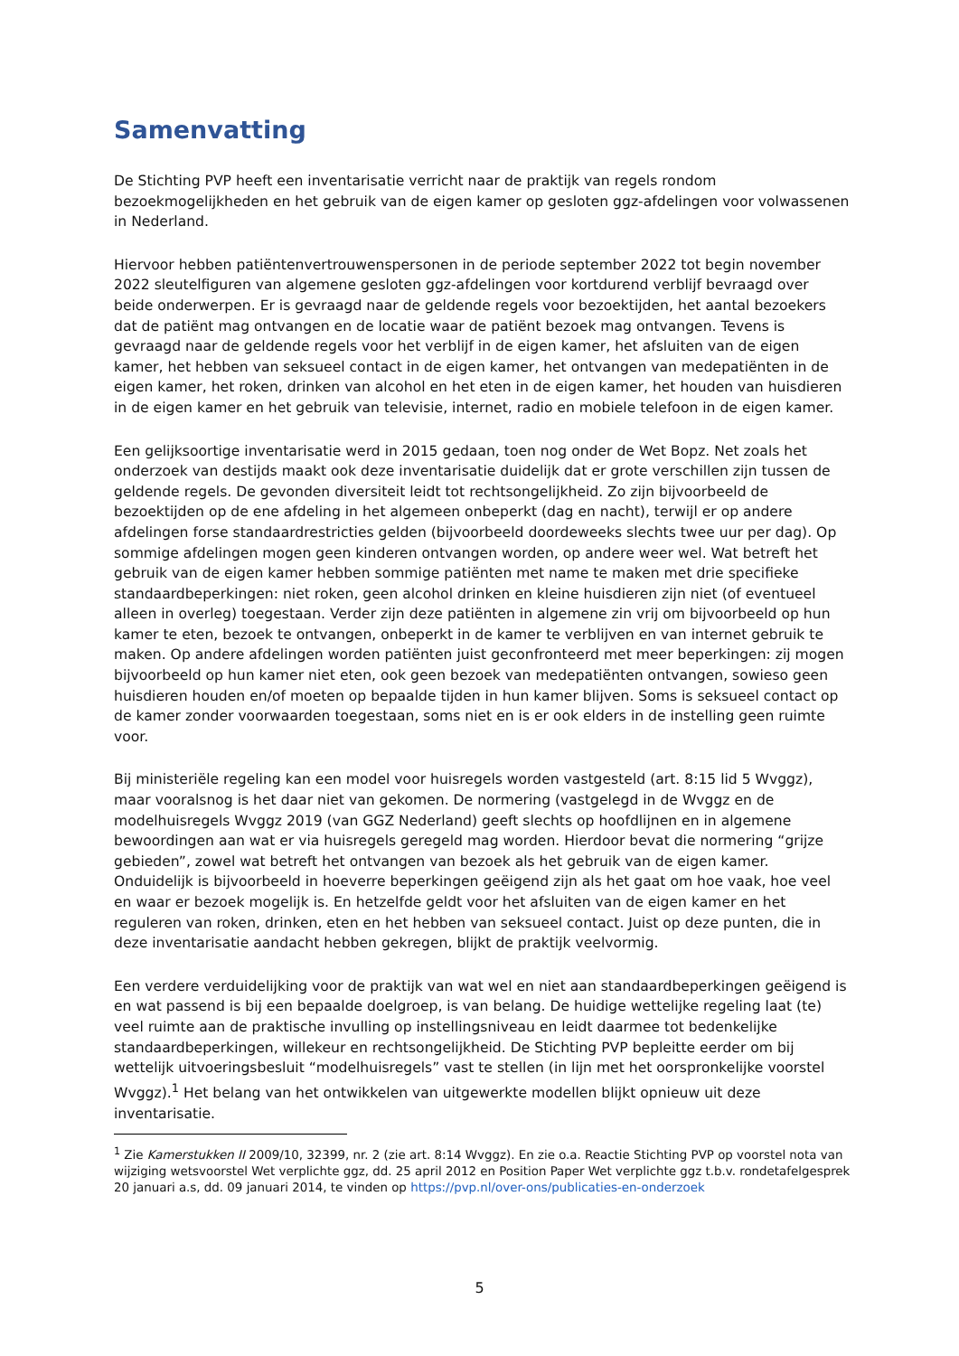Samenvatting
De Stichting PVP heeft een inventarisatie verricht naar de praktijk van regels rondom bezoekmogelijkheden en het gebruik van de eigen kamer op gesloten ggz-afdelingen voor volwassenen in Nederland.
Hiervoor hebben patiëntenvertrouwenspersonen in de periode september 2022 tot begin november 2022 sleutelfiguren van algemene gesloten ggz-afdelingen voor kortdurend verblijf bevraagd over beide onderwerpen. Er is gevraagd naar de geldende regels voor bezoektijden, het aantal bezoekers dat de patiënt mag ontvangen en de locatie waar de patiënt bezoek mag ontvangen. Tevens is gevraagd naar de geldende regels voor het verblijf in de eigen kamer, het afsluiten van de eigen kamer, het hebben van seksueel contact in de eigen kamer, het ontvangen van medepatiënten in de eigen kamer, het roken, drinken van alcohol en het eten in de eigen kamer, het houden van huisdieren in de eigen kamer en het gebruik van televisie, internet, radio en mobiele telefoon in de eigen kamer.
Een gelijksoortige inventarisatie werd in 2015 gedaan, toen nog onder de Wet Bopz. Net zoals het onderzoek van destijds maakt ook deze inventarisatie duidelijk dat er grote verschillen zijn tussen de geldende regels. De gevonden diversiteit leidt tot rechtsongelijkheid. Zo zijn bijvoorbeeld de bezoektijden op de ene afdeling in het algemeen onbeperkt (dag en nacht), terwijl er op andere afdelingen forse standaardrestricties gelden (bijvoorbeeld doordeweeks slechts twee uur per dag). Op sommige afdelingen mogen geen kinderen ontvangen worden, op andere weer wel. Wat betreft het gebruik van de eigen kamer hebben sommige patiënten met name te maken met drie specifieke standaardbeperkingen: niet roken, geen alcohol drinken en kleine huisdieren zijn niet (of eventueel alleen in overleg) toegestaan. Verder zijn deze patiënten in algemene zin vrij om bijvoorbeeld op hun kamer te eten, bezoek te ontvangen, onbeperkt in de kamer te verblijven en van internet gebruik te maken. Op andere afdelingen worden patiënten juist geconfronteerd met meer beperkingen: zij mogen bijvoorbeeld op hun kamer niet eten, ook geen bezoek van medepatiënten ontvangen, sowieso geen huisdieren houden en/of moeten op bepaalde tijden in hun kamer blijven. Soms is seksueel contact op de kamer zonder voorwaarden toegestaan, soms niet en is er ook elders in de instelling geen ruimte voor.
Bij ministeriële regeling kan een model voor huisregels worden vastgesteld (art. 8:15 lid 5 Wvggz), maar vooralsnog is het daar niet van gekomen. De normering (vastgelegd in de Wvggz en de modelhuisregels Wvggz 2019 (van GGZ Nederland) geeft slechts op hoofdlijnen en in algemene bewoordingen aan wat er via huisregels geregeld mag worden. Hierdoor bevat die normering “grijze gebieden”, zowel wat betreft het ontvangen van bezoek als het gebruik van de eigen kamer. Onduidelijk is bijvoorbeeld in hoeverre beperkingen geëigend zijn als het gaat om hoe vaak, hoe veel en waar er bezoek mogelijk is. En hetzelfde geldt voor het afsluiten van de eigen kamer en het reguleren van roken, drinken, eten en het hebben van seksueel contact. Juist op deze punten, die in deze inventarisatie aandacht hebben gekregen, blijkt de praktijk veelvormig.
Een verdere verduidelijking voor de praktijk van wat wel en niet aan standaardbeperkingen geëigend is en wat passend is bij een bepaalde doelgroep, is van belang. De huidige wettelijke regeling laat (te) veel ruimte aan de praktische invulling op instellingsniveau en leidt daarmee tot bedenkelijke standaardbeperkingen, willekeur en rechtsongelijkheid. De Stichting PVP bepleitte eerder om bij wettelijk uitvoeringsbesluit “modelhuisregels” vast te stellen (in lijn met het oorspronkelijke voorstel Wvggz).<sup>1</sup> Het belang van het ontwikkelen van uitgewerkte modellen blijkt opnieuw uit deze inventarisatie.
<sup>1</sup> Zie Kamerstukken II 2009/10, 32399, nr. 2 (zie art. 8:14 Wvggz). En zie o.a. Reactie Stichting PVP op voorstel nota van wijziging wetsvoorstel Wet verplichte ggz, dd. 25 april 2012 en Position Paper Wet verplichte ggz t.b.v. rondetafelgesprek 20 januari a.s, dd. 09 januari 2014, te vinden op https://pvp.nl/over-ons/publicaties-en-onderzoek
5